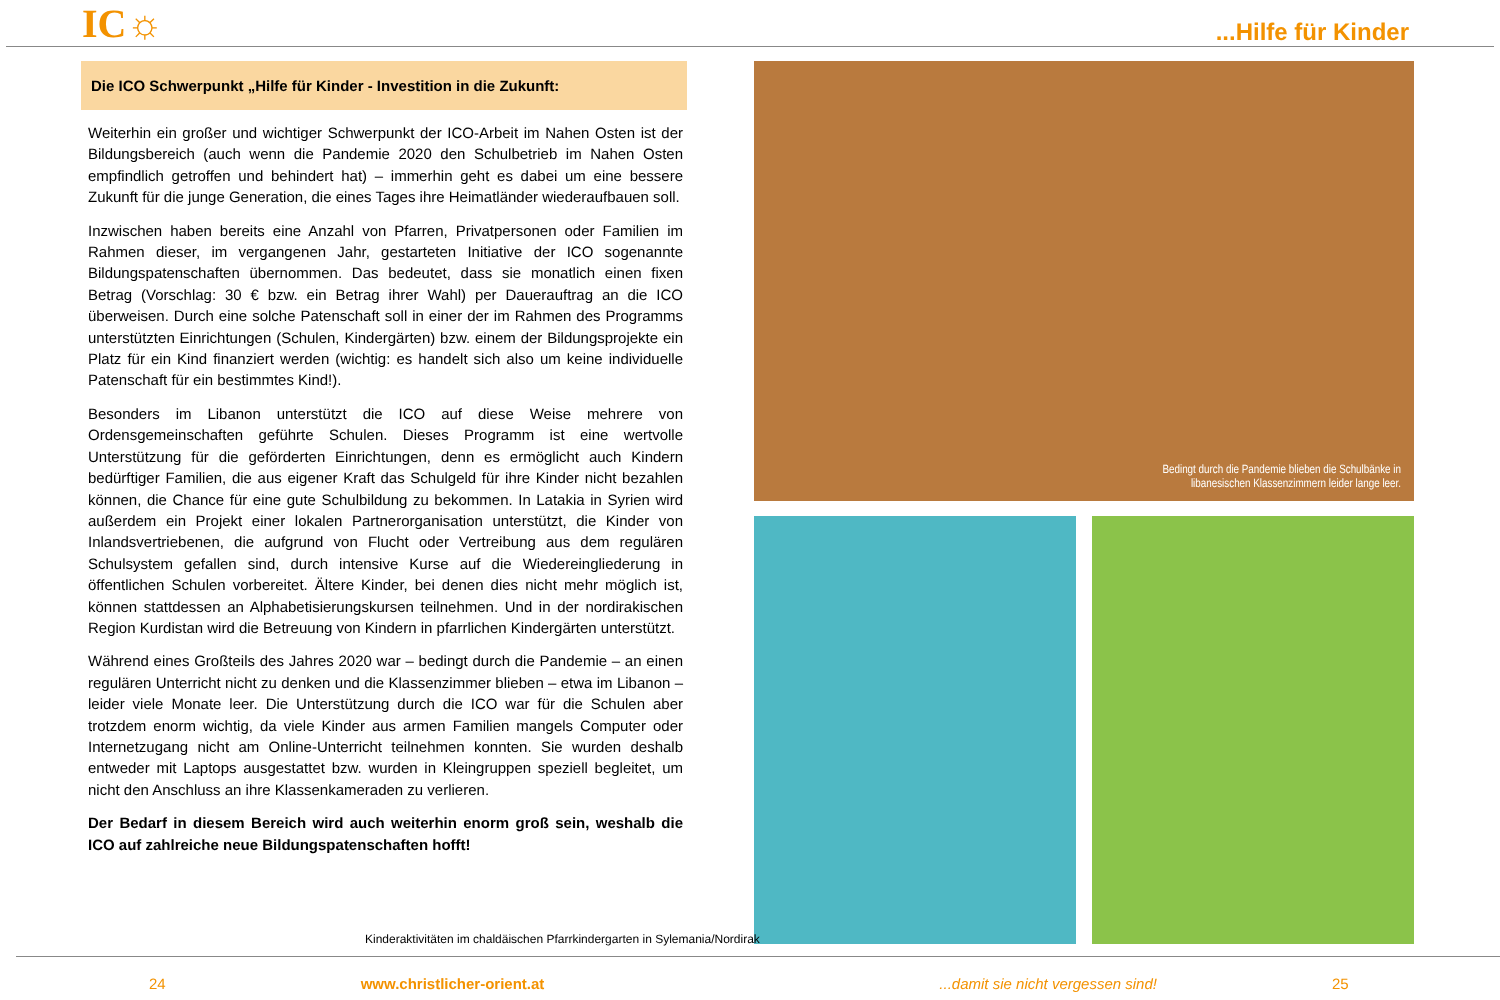IC☼
...Hilfe für Kinder
Die ICO Schwerpunkt „Hilfe für Kinder - Investition in die Zukunft:
Weiterhin ein großer und wichtiger Schwerpunkt der ICO-Arbeit im Nahen Osten ist der Bildungsbereich (auch wenn die Pandemie 2020 den Schulbetrieb im Nahen Osten empfindlich getroffen und behindert hat) – immerhin geht es dabei um eine bessere Zukunft für die junge Generation, die eines Tages ihre Heimatländer wiederaufbauen soll.
Inzwischen haben bereits eine Anzahl von Pfarren, Privatpersonen oder Familien im Rahmen dieser, im vergangenen Jahr, gestarteten Initiative der ICO sogenannte Bildungspatenschaften übernommen. Das bedeutet, dass sie monatlich einen fixen Betrag (Vorschlag: 30 € bzw. ein Betrag ihrer Wahl) per Dauerauftrag an die ICO überweisen. Durch eine solche Patenschaft soll in einer der im Rahmen des Programms unterstützten Einrichtungen (Schulen, Kindergärten) bzw. einem der Bildungsprojekte ein Platz für ein Kind finanziert werden (wichtig: es handelt sich also um keine individuelle Patenschaft für ein bestimmtes Kind!).
Besonders im Libanon unterstützt die ICO auf diese Weise mehrere von Ordensgemeinschaften geführte Schulen. Dieses Programm ist eine wertvolle Unterstützung für die geförderten Einrichtungen, denn es ermöglicht auch Kindern bedürftiger Familien, die aus eigener Kraft das Schulgeld für ihre Kinder nicht bezahlen können, die Chance für eine gute Schulbildung zu bekommen. In Latakia in Syrien wird außerdem ein Projekt einer lokalen Partnerorganisation unterstützt, die Kinder von Inlandsvertriebenen, die aufgrund von Flucht oder Vertreibung aus dem regulären Schulsystem gefallen sind, durch intensive Kurse auf die Wiedereingliederung in öffentlichen Schulen vorbereitet. Ältere Kinder, bei denen dies nicht mehr möglich ist, können stattdessen an Alphabetisierungskursen teilnehmen. Und in der nordirakischen Region Kurdistan wird die Betreuung von Kindern in pfarrlichen Kindergärten unterstützt.
Während eines Großteils des Jahres 2020 war – bedingt durch die Pandemie – an einen regulären Unterricht nicht zu denken und die Klassenzimmer blieben – etwa im Libanon – leider viele Monate leer. Die Unterstützung durch die ICO war für die Schulen aber trotzdem enorm wichtig, da viele Kinder aus armen Familien mangels Computer oder Internetzugang nicht am Online-Unterricht teilnehmen konnten. Sie wurden deshalb entweder mit Laptops ausgestattet bzw. wurden in Kleingruppen speziell begleitet, um nicht den Anschluss an ihre Klassenkameraden zu verlieren.
Der Bedarf in diesem Bereich wird auch weiterhin enorm groß sein, weshalb die ICO auf zahlreiche neue Bildungspatenschaften hofft!
Bedingt durch die Pandemie blieben die Schulbänke in
libanesischen Klassenzimmern leider lange leer.
Kinderaktivitäten im chaldäischen Pfarrkindergarten in Sylemania/Nordirak
24 www.christlicher-orient.at...damit sie nicht vergessen sind! 25